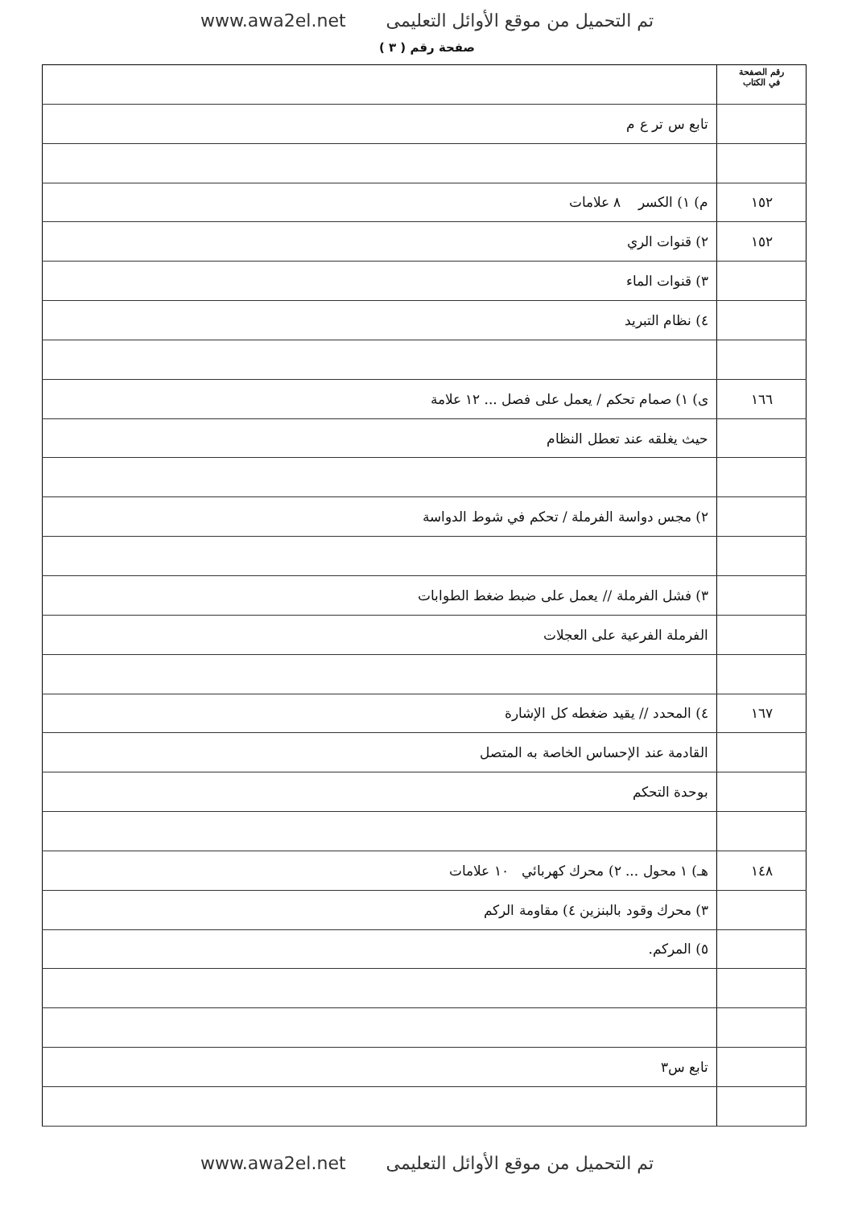www.awa2el.net تم التحميل من موقع الأوائل التعليمى
صفحة رقم ( ٣ )
| رقم الصفحة في الكتاب | |
| | تابع س تر ع م |
| ١٥٢ | م) ١) الكسر ٨ علامات |
| ١٥٢ | ٢) قنوات الري |
| | ٣) قنوات الماء |
| | ٤) نظام التبريد |
| ١٦٦ | ى) ١) صمام تحكم / يعمل على فصل ... ١٢ علامة |
| | حيث يغلقه عند تعطل النظام |
| | ٢) مجس دواسة الفرملة / تحكم في شوط الدواسة |
| | ٣) فشل الفرملة // يعمل على ضبط ضغط الطوابات |
| | الفرملة الفرعية على العجلات |
| ١٦٧ | ٤) المحدد // يقيد ضغطه كل الإشارة |
| | القادمة عند الإحساس الخاصة به المتصل |
| | بوحدة التحكم |
| ١٤٨ | هـ) ١ محول ... ٢) محرك كهربائي ١٠ علامات |
| | ٣) محرك وقود بالبنزين ٤) مقاومة الركم |
| | ٥) المركم. |
| | تابع س٣ |
www.awa2el.net تم التحميل من موقع الأوائل التعليمى